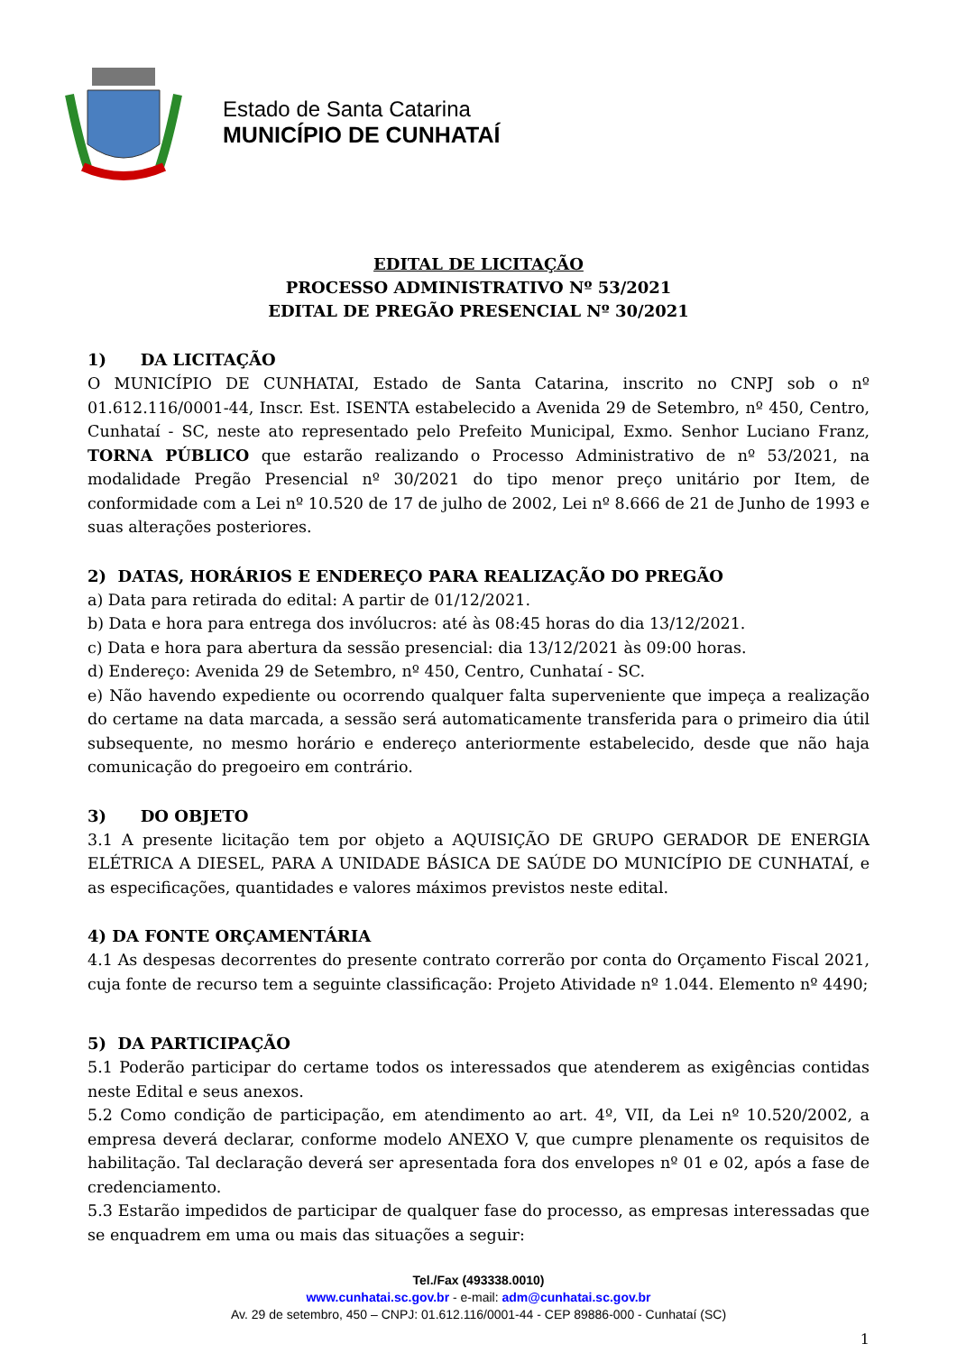Estado de Santa Catarina
MUNICÍPIO DE CUNHATAÍ
EDITAL DE LICITAÇÃO
PROCESSO ADMINISTRATIVO Nº 53/2021
EDITAL DE PREGÃO PRESENCIAL Nº 30/2021
1) DA LICITAÇÃO
O MUNICÍPIO DE CUNHATAI, Estado de Santa Catarina, inscrito no CNPJ sob o nº 01.612.116/0001-44, Inscr. Est. ISENTA estabelecido a Avenida 29 de Setembro, nº 450, Centro, Cunhataí - SC, neste ato representado pelo Prefeito Municipal, Exmo. Senhor Luciano Franz, TORNA PÚBLICO que estarão realizando o Processo Administrativo de nº 53/2021, na modalidade Pregão Presencial nº 30/2021 do tipo menor preço unitário por Item, de conformidade com a Lei nº 10.520 de 17 de julho de 2002, Lei nº 8.666 de 21 de Junho de 1993 e suas alterações posteriores.
2) DATAS, HORÁRIOS E ENDEREÇO PARA REALIZAÇÃO DO PREGÃO
a) Data para retirada do edital: A partir de 01/12/2021.
b) Data e hora para entrega dos invólucros: até às 08:45 horas do dia 13/12/2021.
c) Data e hora para abertura da sessão presencial: dia 13/12/2021 às 09:00 horas.
d) Endereço: Avenida 29 de Setembro, nº 450, Centro, Cunhataí - SC.
e) Não havendo expediente ou ocorrendo qualquer falta superveniente que impeça a realização do certame na data marcada, a sessão será automaticamente transferida para o primeiro dia útil subsequente, no mesmo horário e endereço anteriormente estabelecido, desde que não haja comunicação do pregoeiro em contrário.
3) DO OBJETO
3.1 A presente licitação tem por objeto a AQUISIÇÃO DE GRUPO GERADOR DE ENERGIA ELÉTRICA A DIESEL, PARA A UNIDADE BÁSICA DE SAÚDE DO MUNICÍPIO DE CUNHATAÍ, e as especificações, quantidades e valores máximos previstos neste edital.
4) DA FONTE ORÇAMENTÁRIA
4.1 As despesas decorrentes do presente contrato correrão por conta do Orçamento Fiscal 2021, cuja fonte de recurso tem a seguinte classificação: Projeto Atividade nº 1.044. Elemento nº 4490;
5) DA PARTICIPAÇÃO
5.1 Poderão participar do certame todos os interessados que atenderem as exigências contidas neste Edital e seus anexos.
5.2 Como condição de participação, em atendimento ao art. 4º, VII, da Lei nº 10.520/2002, a empresa deverá declarar, conforme modelo ANEXO V, que cumpre plenamente os requisitos de habilitação. Tal declaração deverá ser apresentada fora dos envelopes nº 01 e 02, após a fase de credenciamento.
5.3 Estarão impedidos de participar de qualquer fase do processo, as empresas interessadas que se enquadrem em uma ou mais das situações a seguir:
Tel./Fax (493338.0010)
www.cunhatai.sc.gov.br - e-mail: adm@cunhatai.sc.gov.br
Av. 29 de setembro, 450 – CNPJ: 01.612.116/0001-44 - CEP 89886-000 - Cunhataí (SC)
1